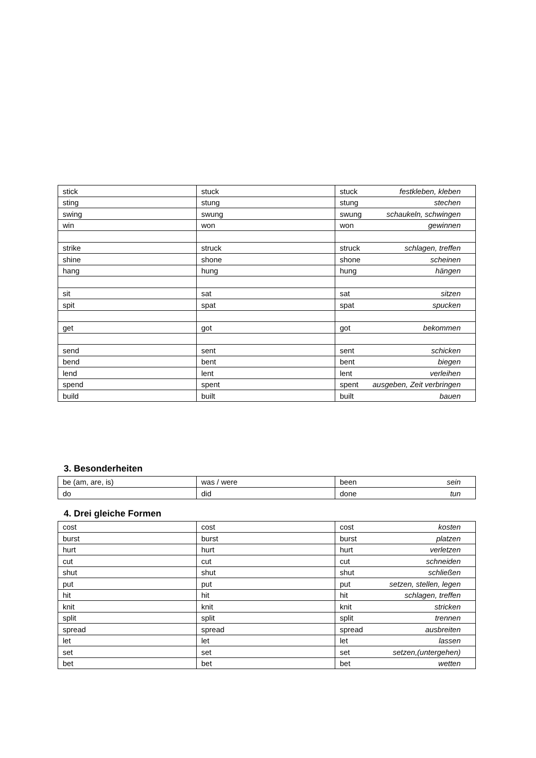| stick | stuck | stuck festkleben, kleben |
| sting | stung | stung stechen |
| swing | swung | swung schaukeln, schwingen |
| win | won | won gewinnen |
| strike | struck | struck schlagen, treffen |
| shine | shone | shone scheinen |
| hang | hung | hung hängen |
| sit | sat | sat sitzen |
| spit | spat | spat spucken |
| get | got | got bekommen |
| send | sent | sent schicken |
| bend | bent | bent biegen |
| lend | lent | lent verleihen |
| spend | spent | spent ausgeben, Zeit verbringen |
| build | built | built bauen |
3. Besonderheiten
| be (am, are, is) | was / were | been sein |
| do | did | done tun |
4. Drei gleiche Formen
| cost | cost | cost kosten |
| burst | burst | burst platzen |
| hurt | hurt | hurt verletzen |
| cut | cut | cut schneiden |
| shut | shut | shut schließen |
| put | put | put setzen, stellen, legen |
| hit | hit | hit schlagen, treffen |
| knit | knit | knit stricken |
| split | split | split trennen |
| spread | spread | spread ausbreiten |
| let | let | let lassen |
| set | set | set setzen,(untergehen) |
| bet | bet | bet wetten |